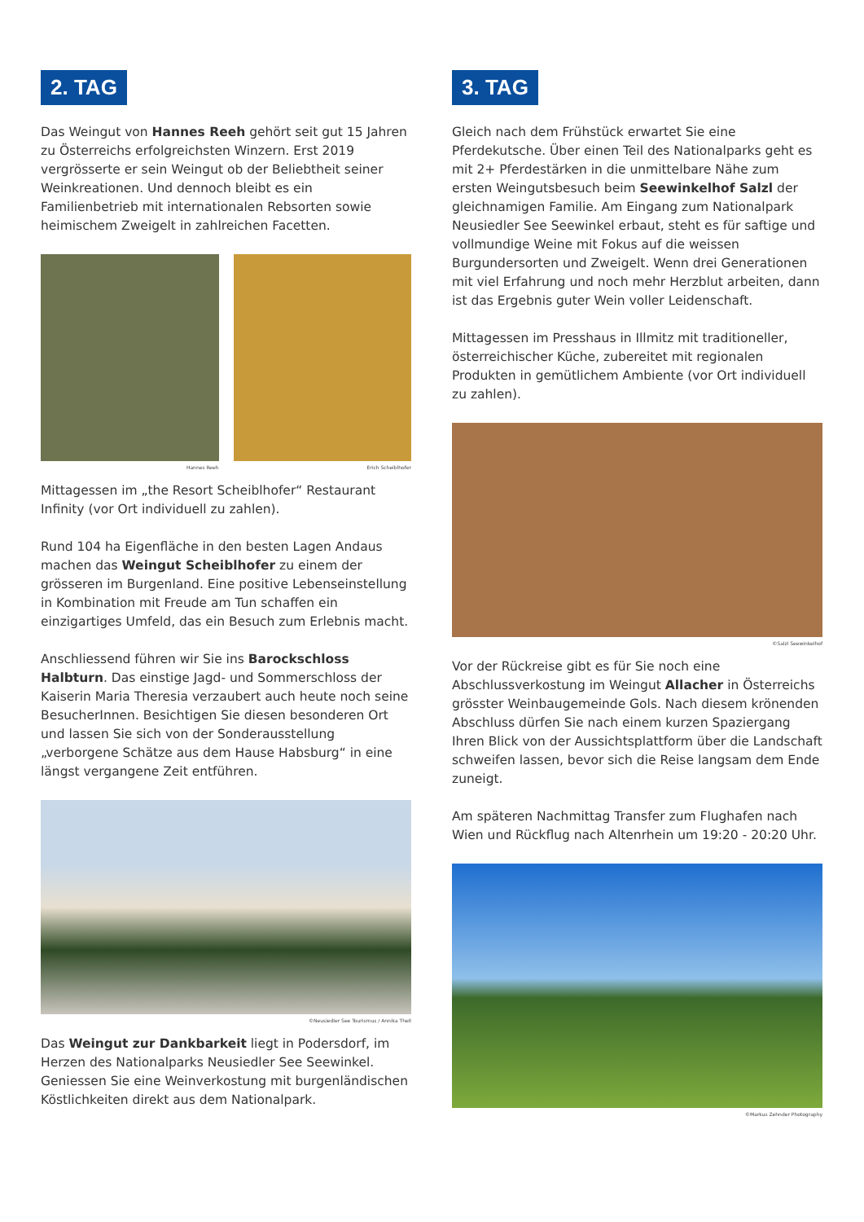2. TAG
Das Weingut von Hannes Reeh gehört seit gut 15 Jahren zu Österreichs erfolgreichsten Winzern. Erst 2019 vergrösserte er sein Weingut ob der Beliebtheit seiner Weinkreationen. Und dennoch bleibt es ein Familienbetrieb mit internationalen Rebsorten sowie heimischem Zweigelt in zahlreichen Facetten.
Hannes Reeh Erich Scheiblhofer
Mittagessen im „the Resort Scheiblhofer“ Restaurant Infinity (vor Ort individuell zu zahlen).
Rund 104 ha Eigenfläche in den besten Lagen Andaus machen das Weingut Scheiblhofer zu einem der grösseren im Burgenland. Eine positive Lebenseinstellung in Kombination mit Freude am Tun schaffen ein einzigartiges Umfeld, das ein Besuch zum Erlebnis macht.
Anschliessend führen wir Sie ins Barockschloss Halbturn. Das einstige Jagd- und Sommerschloss der Kaiserin Maria Theresia verzaubert auch heute noch seine BesucherInnen. Besichtigen Sie diesen besonderen Ort und lassen Sie sich von der Sonderausstellung „verborgene Schätze aus dem Hause Habsburg“ in eine längst vergangene Zeit entführen.
©Neusiedler See Tourismus / Annika Thell
Das Weingut zur Dankbarkeit liegt in Podersdorf, im Herzen des Nationalparks Neusiedler See Seewinkel. Geniessen Sie eine Weinverkostung mit burgenländischen Köstlichkeiten direkt aus dem Nationalpark.
3. TAG
Gleich nach dem Frühstück erwartet Sie eine Pferdekutsche. Über einen Teil des Nationalparks geht es mit 2+ Pferdestärken in die unmittelbare Nähe zum ersten Weingutsbesuch beim Seewinkelhof Salzl der gleichnamigen Familie. Am Eingang zum Nationalpark Neusiedler See Seewinkel erbaut, steht es für saftige und vollmundige Weine mit Fokus auf die weissen Burgundersorten und Zweigelt. Wenn drei Generationen mit viel Erfahrung und noch mehr Herzblut arbeiten, dann ist das Ergebnis guter Wein voller Leidenschaft.
Mittagessen im Presshaus in Illmitz mit traditioneller, österreichischer Küche, zubereitet mit regionalen Produkten in gemütlichem Ambiente (vor Ort individuell zu zahlen).
©Salzl Seewinkelhof
Vor der Rückreise gibt es für Sie noch eine Abschlussverkostung im Weingut Allacher in Österreichs grösster Weinbaugemeinde Gols. Nach diesem krönenden Abschluss dürfen Sie nach einem kurzen Spaziergang Ihren Blick von der Aussichtsplattform über die Landschaft schweifen lassen, bevor sich die Reise langsam dem Ende zuneigt.
Am späteren Nachmittag Transfer zum Flughafen nach Wien und Rückflug nach Altenrhein um 19:20 - 20:20 Uhr.
©Markus Zehnder Photography